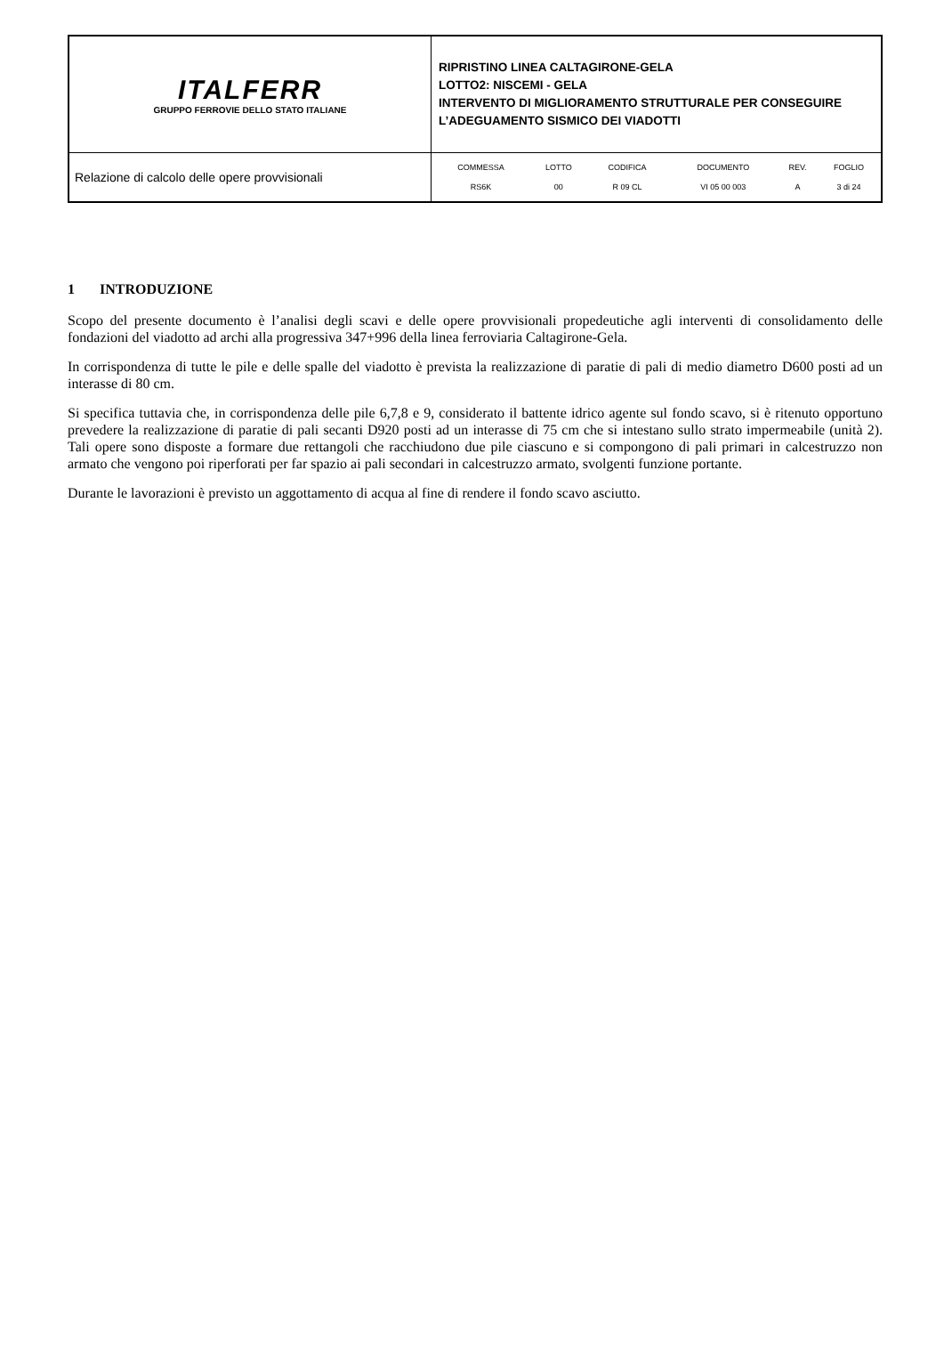| ITALFERR GRUPPO FERROVIE DELLO STATO ITALIANE | RIPRISTINO LINEA CALTAGIRONE-GELA LOTTO2: NISCEMI - GELA INTERVENTO DI MIGLIORAMENTO STRUTTURALE PER CONSEGUIRE L’ADEGUAMENTO SISMICO DEI VIADOTTI |
| Relazione di calcolo delle opere provvisionali | / COMMESSA / LOTTO / CODIFICA / DOCUMENTO / REV. / FOGLIO / / RS6K / 00 / R 09 CL / VI 05 00 003 / A / 3 di 24 / |
1 INTRODUZIONE
Scopo del presente documento è l’analisi degli scavi e delle opere provvisionali propedeutiche agli interventi di consolidamento delle fondazioni del viadotto ad archi alla progressiva 347+996 della linea ferroviaria Caltagirone-Gela.
In corrispondenza di tutte le pile e delle spalle del viadotto è prevista la realizzazione di paratie di pali di medio diametro D600 posti ad un interasse di 80 cm.
Si specifica tuttavia che, in corrispondenza delle pile 6,7,8 e 9, considerato il battente idrico agente sul fondo scavo, si è ritenuto opportuno prevedere la realizzazione di paratie di pali secanti D920 posti ad un interasse di 75 cm che si intestano sullo strato impermeabile (unità 2). Tali opere sono disposte a formare due rettangoli che racchiudono due pile ciascuno e si compongono di pali primari in calcestruzzo non armato che vengono poi riperforati per far spazio ai pali secondari in calcestruzzo armato, svolgenti funzione portante.
Durante le lavorazioni è previsto un aggottamento di acqua al fine di rendere il fondo scavo asciutto.